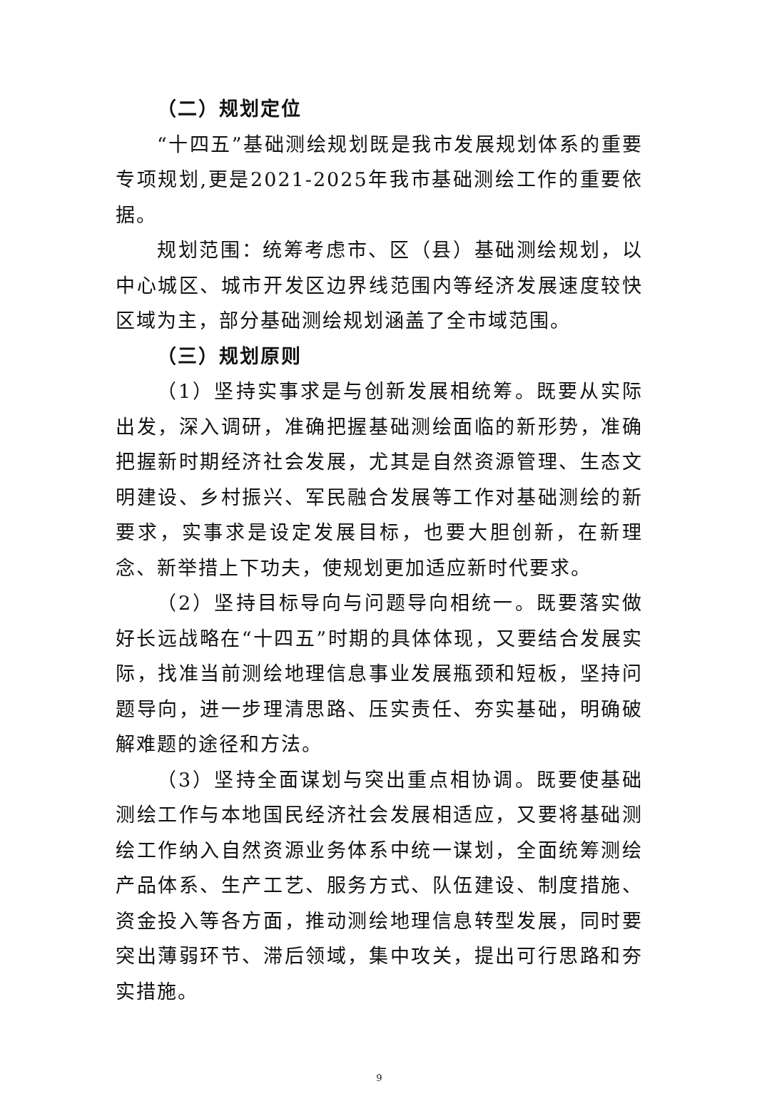（二）规划定位
“十四五”基础测绘规划既是我市发展规划体系的重要专项规划,更是2021-2025年我市基础测绘工作的重要依据。
规划范围：统筹考虑市、区（县）基础测绘规划，以中心城区、城市开发区边界线范围内等经济发展速度较快区域为主，部分基础测绘规划涵盖了全市域范围。
（三）规划原则
（1）坚持实事求是与创新发展相统筹。既要从实际出发，深入调研，准确把握基础测绘面临的新形势，准确把握新时期经济社会发展，尤其是自然资源管理、生态文明建设、乡村振兴、军民融合发展等工作对基础测绘的新要求，实事求是设定发展目标，也要大胆创新，在新理念、新举措上下功夫，使规划更加适应新时代要求。
（2）坚持目标导向与问题导向相统一。既要落实做好长远战略在“十四五”时期的具体体现，又要结合发展实际，找准当前测绘地理信息事业发展瓶颈和短板，坚持问题导向，进一步理清思路、压实责任、夯实基础，明确破解难题的途径和方法。
（3）坚持全面谋划与突出重点相协调。既要使基础测绘工作与本地国民经济社会发展相适应，又要将基础测绘工作纳入自然资源业务体系中统一谋划，全面统筹测绘产品体系、生产工艺、服务方式、队伍建设、制度措施、资金投入等各方面，推动测绘地理信息转型发展，同时要突出薄弱环节、滞后领域，集中攻关，提出可行思路和夯实措施。
9